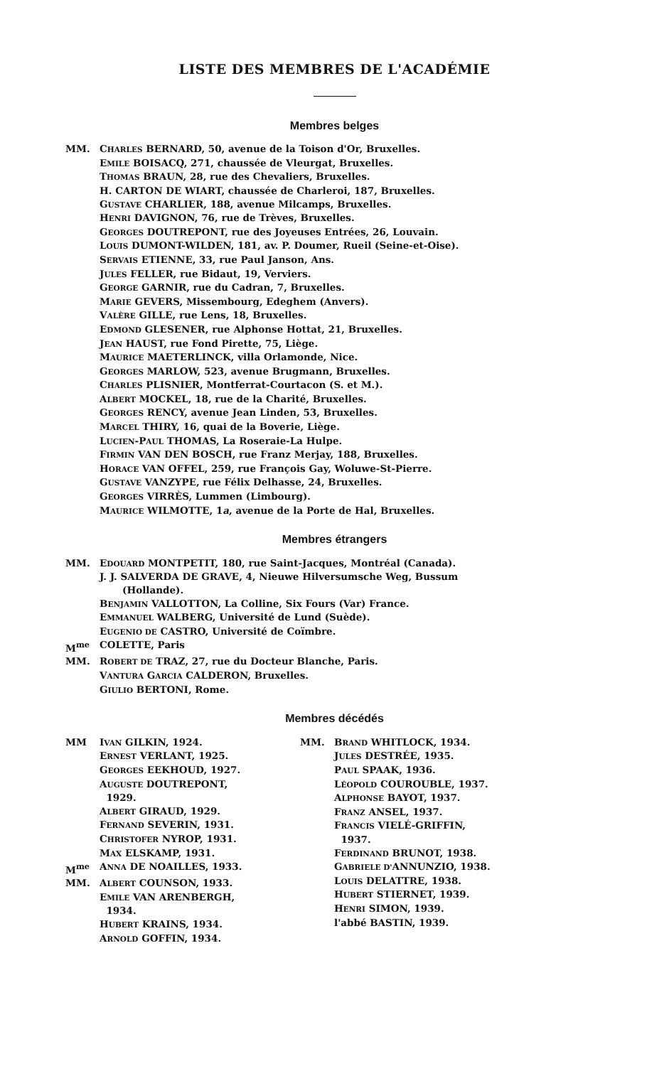LISTE DES MEMBRES DE L'ACADÉMIE
Membres belges
MM. CHARLES BERNARD, 50, avenue de la Toison d'Or, Bruxelles.
EMILE BOISACQ, 271, chaussée de Vleurgat, Bruxelles.
THOMAS BRAUN, 28, rue des Chevaliers, Bruxelles.
H. CARTON DE WIART, chaussée de Charleroi, 187, Bruxelles.
GUSTAVE CHARLIER, 188, avenue Milcamps, Bruxelles.
HENRI DAVIGNON, 76, rue de Trèves, Bruxelles.
GEORGES DOUTREPONT, rue des Joyeuses Entrées, 26, Louvain.
LOUIS DUMONT-WILDEN, 181, av. P. Doumer, Rueil (Seine-et-Oise).
SERVAIS ETIENNE, 33, rue Paul Janson, Ans.
JULES FELLER, rue Bidaut, 19, Verviers.
GEORGE GARNIR, rue du Cadran, 7, Bruxelles.
MARIE GEVERS, Missembourg, Edeghem (Anvers).
VALÈRE GILLE, rue Lens, 18, Bruxelles.
EDMOND GLESENER, rue Alphonse Hottat, 21, Bruxelles.
JEAN HAUST, rue Fond Pirette, 75, Liège.
MAURICE MAETERLINCK, villa Orlamonde, Nice.
GEORGES MARLOW, 523, avenue Brugmann, Bruxelles.
CHARLES PLISNIER, Montferrat-Courtacon (S. et M.).
ALBERT MOCKEL, 18, rue de la Charité, Bruxelles.
GEORGES RENCY, avenue Jean Linden, 53, Bruxelles.
MARCEL THIRY, 16, quai de la Boverie, Liège.
LUCIEN-PAUL THOMAS, La Roseraie-La Hulpe.
FIRMIN VAN DEN BOSCH, rue Franz Merjay, 188, Bruxelles.
HORACE VAN OFFEL, 259, rue François Gay, Woluwe-St-Pierre.
GUSTAVE VANZYPE, rue Félix Delhasse, 24, Bruxelles.
GEORGES VIRRÈS, Lummen (Limbourg).
MAURICE WILMOTTE, 1a, avenue de la Porte de Hal, Bruxelles.
Membres étrangers
MM. EDOUARD MONTPETIT, 180, rue Saint-Jacques, Montréal (Canada).
J. J. SALVERDA DE GRAVE, 4, Nieuwe Hilversumsche Weg, Bussum
(Hollande).
BENJAMIN VALLOTTON, La Colline, Six Fours (Var) France.
EMMANUEL WALBERG, Université de Lund (Suède).
EUGENIO DE CASTRO, Université de Coïmbre.
M<sup>me</sup> COLETTE, Paris
MM. ROBERT DE TRAZ, 27, rue du Docteur Blanche, Paris.
VANTURA GARCIA CALDERON, Bruxelles.
GIULIO BERTONI, Rome.
Membres décédés
MM IVAN GILKIN, 1924.
ERNEST VERLANT, 1925.
GEORGES EEKHOUD, 1927.
AUGUSTE DOUTREPONT,
1929.
ALBERT GIRAUD, 1929.
FERNAND SEVERIN, 1931.
CHRISTOFER NYROP, 1931.
MAX ELSKAMP, 1931.
M<sup>me</sup> ANNA DE NOAILLES, 1933.
MM. ALBERT COUNSON, 1933.
EMILE VAN ARENBERGH,
1934.
HUBERT KRAINS, 1934.
ARNOLD GOFFIN, 1934.
MM. BRAND WHITLOCK, 1934.
JULES DESTRÉE, 1935.
PAUL SPAAK, 1936.
LÉOPOLD COUROUBLE, 1937.
ALPHONSE BAYOT, 1937.
FRANZ ANSEL, 1937.
FRANCIS VIELÉ-GRIFFIN,
1937.
FERDINAND BRUNOT, 1938.
GABRIELE D'ANNUNZIO, 1938.
LOUIS DELATTRE, 1938.
HUBERT STIERNET, 1939.
HENRI SIMON, 1939.
l'abbé BASTIN, 1939.